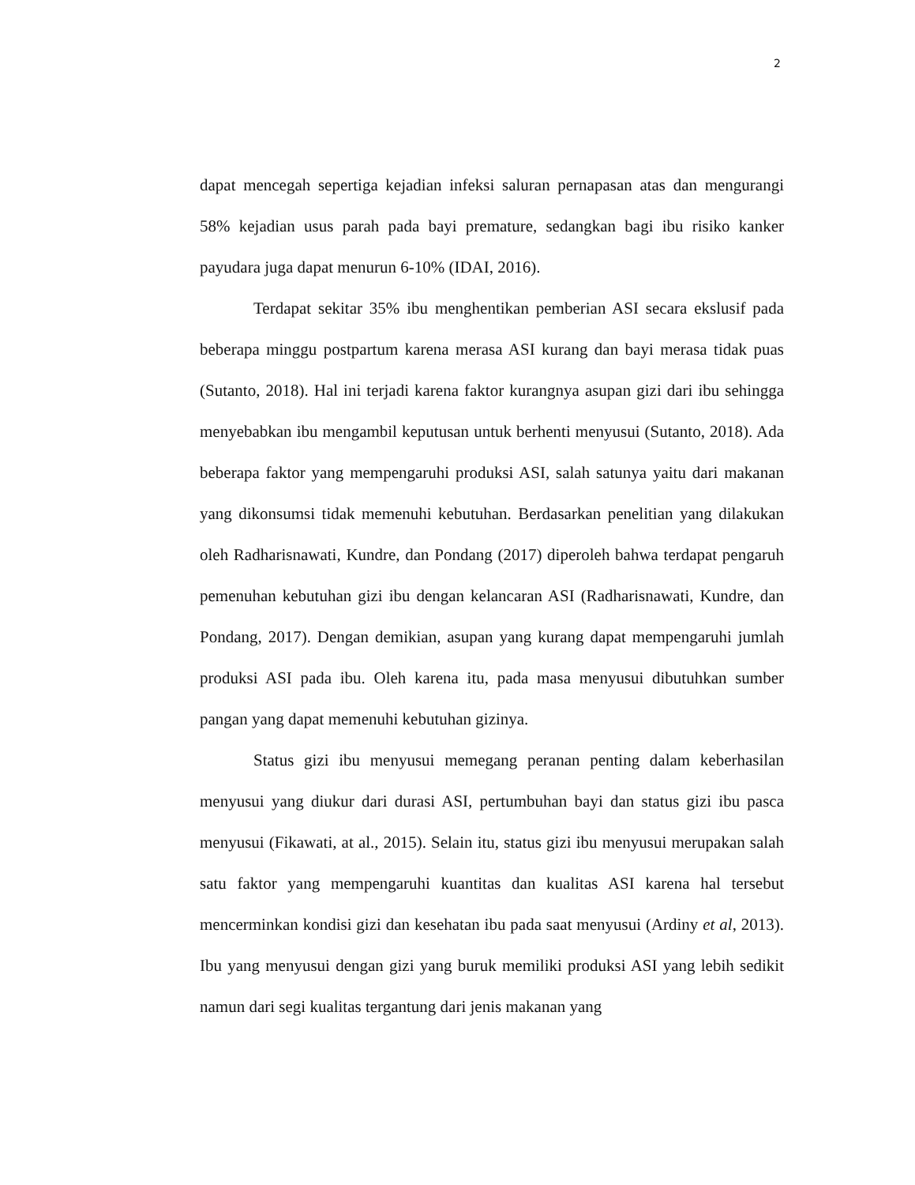2
dapat mencegah sepertiga kejadian infeksi saluran pernapasan atas dan mengurangi 58% kejadian usus parah pada bayi premature, sedangkan bagi ibu risiko kanker payudara juga dapat menurun 6-10% (IDAI, 2016).
Terdapat sekitar 35% ibu menghentikan pemberian ASI secara ekslusif pada beberapa minggu postpartum karena merasa ASI kurang dan bayi merasa tidak puas (Sutanto, 2018). Hal ini terjadi karena faktor kurangnya asupan gizi dari ibu sehingga menyebabkan ibu mengambil keputusan untuk berhenti menyusui (Sutanto, 2018). Ada beberapa faktor yang mempengaruhi produksi ASI, salah satunya yaitu dari makanan yang dikonsumsi tidak memenuhi kebutuhan. Berdasarkan penelitian yang dilakukan oleh Radharisnawati, Kundre, dan Pondang (2017) diperoleh bahwa terdapat pengaruh pemenuhan kebutuhan gizi ibu dengan kelancaran ASI (Radharisnawati, Kundre, dan Pondang, 2017). Dengan demikian, asupan yang kurang dapat mempengaruhi jumlah produksi ASI pada ibu. Oleh karena itu, pada masa menyusui dibutuhkan sumber pangan yang dapat memenuhi kebutuhan gizinya.
Status gizi ibu menyusui memegang peranan penting dalam keberhasilan menyusui yang diukur dari durasi ASI, pertumbuhan bayi dan status gizi ibu pasca menyusui (Fikawati, at al., 2015). Selain itu, status gizi ibu menyusui merupakan salah satu faktor yang mempengaruhi kuantitas dan kualitas ASI karena hal tersebut mencerminkan kondisi gizi dan kesehatan ibu pada saat menyusui (Ardiny et al, 2013). Ibu yang menyusui dengan gizi yang buruk memiliki produksi ASI yang lebih sedikit namun dari segi kualitas tergantung dari jenis makanan yang